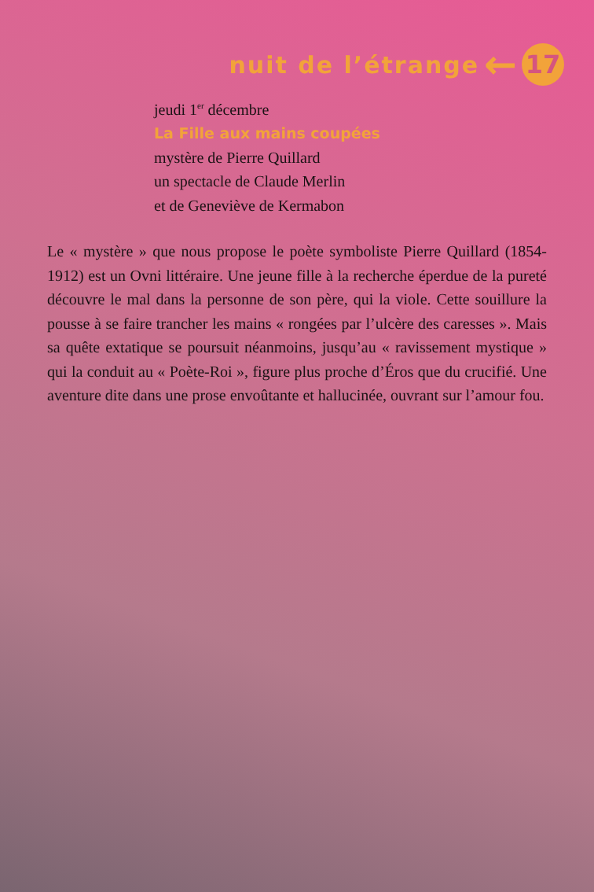nuit de l’étrange ←
17
jeudi 1<sup>er</sup> décembre
La Fille aux mains coupées
mystère de Pierre Quillard
un spectacle de Claude Merlin
et de Geneviève de Kermabon
Le « mystère » que nous propose le poète symboliste Pierre Quillard (1854-1912) est un Ovni littéraire. Une jeune fille à la recherche éperdue de la pureté découvre le mal dans la personne de son père, qui la viole. Cette souillure la pousse à se faire trancher les mains « rongées par l’ulcère des caresses ». Mais sa quête extatique se poursuit néanmoins, jusqu’au « ravissement mystique » qui la conduit au « Poète-Roi », figure plus proche d’Éros que du crucifié. Une aventure dite dans une prose envoûtante et hallucinée, ouvrant sur l’amour fou.